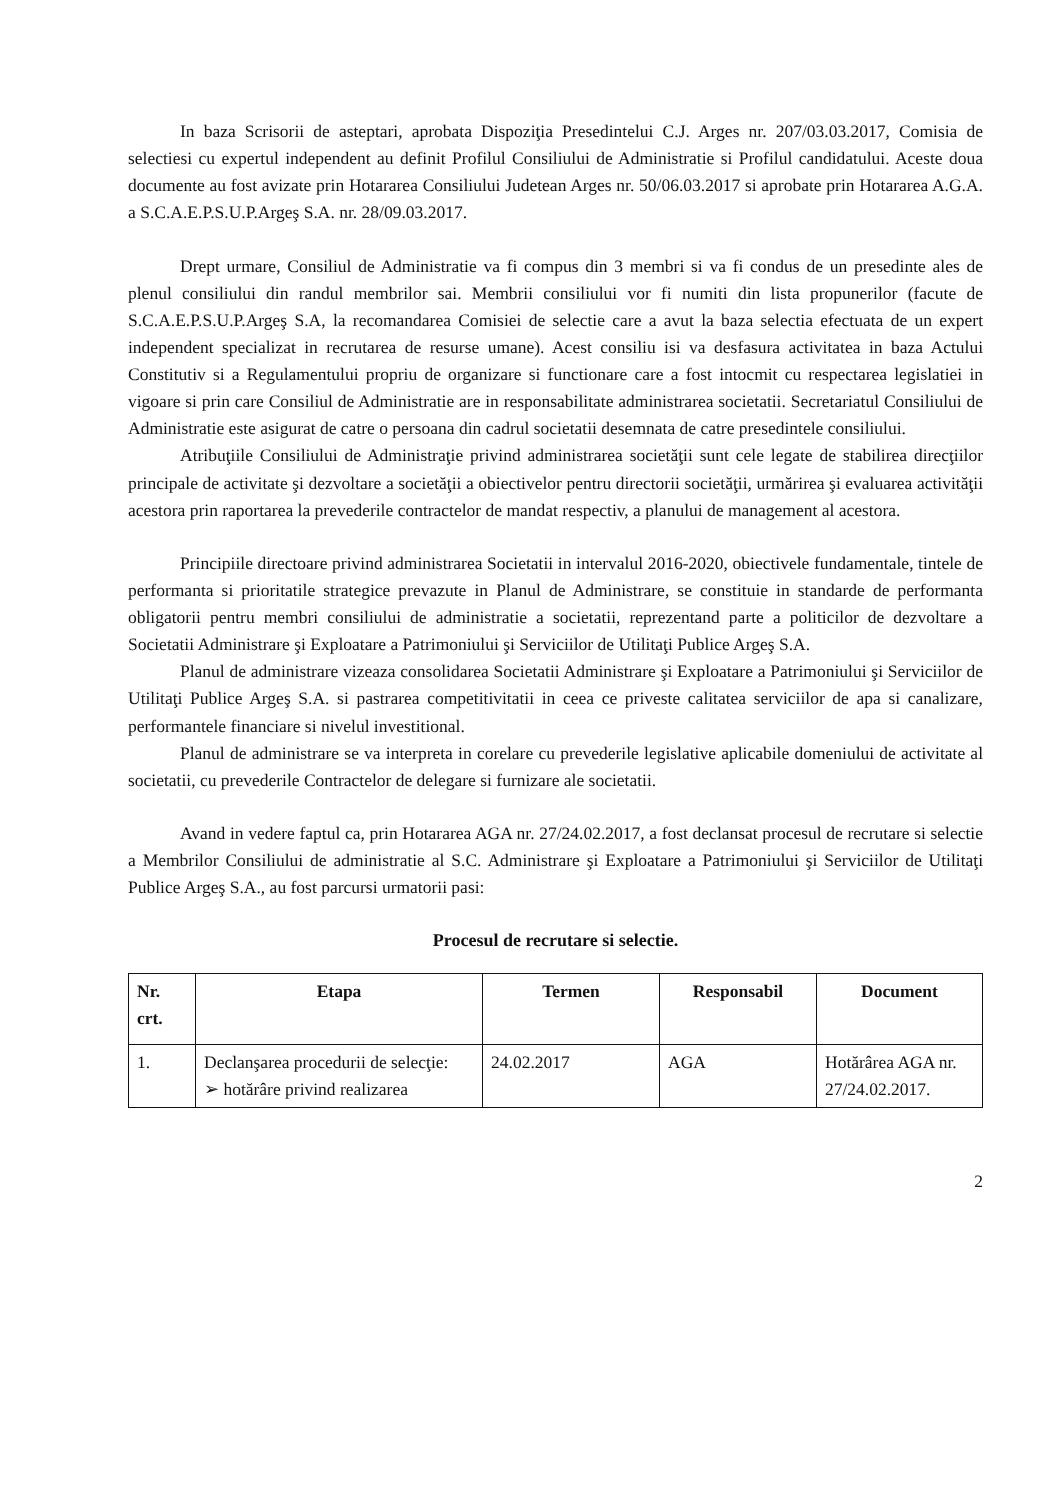In baza Scrisorii de asteptari, aprobata Dispoziţia Presedintelui C.J. Arges nr. 207/03.03.2017, Comisia de selectiesi cu expertul independent au definit Profilul Consiliului de Administratie si Profilul candidatului. Aceste doua documente au fost avizate prin Hotararea Consiliului Judetean Arges nr. 50/06.03.2017 si aprobate prin Hotararea A.G.A. a S.C.A.E.P.S.U.P.Argeş S.A. nr. 28/09.03.2017.
Drept urmare, Consiliul de Administratie va fi compus din 3 membri si va fi condus de un presedinte ales de plenul consiliului din randul membrilor sai. Membrii consiliului vor fi numiti din lista propunerilor (facute de S.C.A.E.P.S.U.P.Argeş S.A, la recomandarea Comisiei de selectie care a avut la baza selectia efectuata de un expert independent specializat in recrutarea de resurse umane). Acest consiliu isi va desfasura activitatea in baza Actului Constitutiv si a Regulamentului propriu de organizare si functionare care a fost intocmit cu respectarea legislatiei in vigoare si prin care Consiliul de Administratie are in responsabilitate administrarea societatii. Secretariatul Consiliului de Administratie este asigurat de catre o persoana din cadrul societatii desemnata de catre presedintele consiliului.
Atribuţiile Consiliului de Administraţie privind administrarea societăţii sunt cele legate de stabilirea direcţiilor principale de activitate şi dezvoltare a societăţii a obiectivelor pentru directorii societăţii, urmărirea şi evaluarea activităţii acestora prin raportarea la prevederile contractelor de mandat respectiv, a planului de management al acestora.
Principiile directoare privind administrarea Societatii in intervalul 2016-2020, obiectivele fundamentale, tintele de performanta si prioritatile strategice prevazute in Planul de Administrare, se constituie in standarde de performanta obligatorii pentru membri consiliului de administratie a societatii, reprezentand parte a politicilor de dezvoltare a Societatii Administrare şi Exploatare a Patrimoniului şi Serviciilor de Utilitaţi Publice Argeş S.A.
Planul de administrare vizeaza consolidarea Societatii Administrare şi Exploatare a Patrimoniului şi Serviciilor de Utilitaţi Publice Argeş S.A. si pastrarea competitivitatii in ceea ce priveste calitatea serviciilor de apa si canalizare, performantele financiare si nivelul investitional.
Planul de administrare se va interpreta in corelare cu prevederile legislative aplicabile domeniului de activitate al societatii, cu prevederile Contractelor de delegare si furnizare ale societatii.
Avand in vedere faptul ca, prin Hotararea AGA nr. 27/24.02.2017, a fost declansat procesul de recrutare si selectie a Membrilor Consiliului de administratie al S.C. Administrare şi Exploatare a Patrimoniului şi Serviciilor de Utilitaţi Publice Argeş S.A., au fost parcursi urmatorii pasi:
Procesul de recrutare si selectie.
| Nr. crt. | Etapa | Termen | Responsabil | Document |
| --- | --- | --- | --- | --- |
| 1. | Declanşarea procedurii de selecţie: ➢ hotărâre privind realizarea | 24.02.2017 | AGA | Hotărârea AGA nr. 27/24.02.2017. |
2